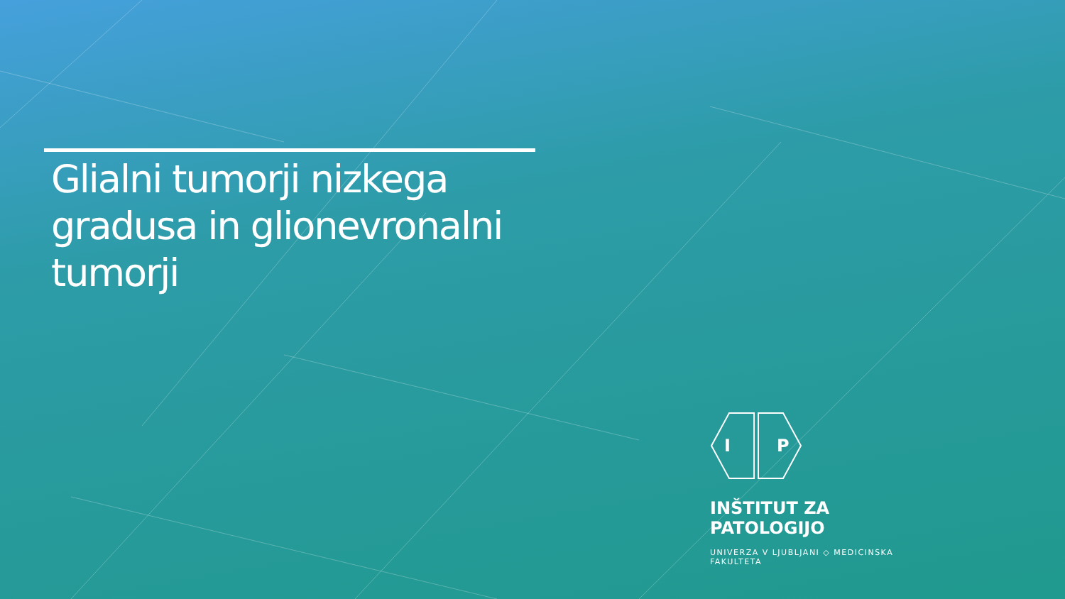Glialni tumorji nizkega gradusa in glionevronalni tumorji
I
P
INŠTITUT ZA PATOLOGIJO
UNIVERZA V LJUBLJANI ◇ MEDICINSKA FAKULTETA